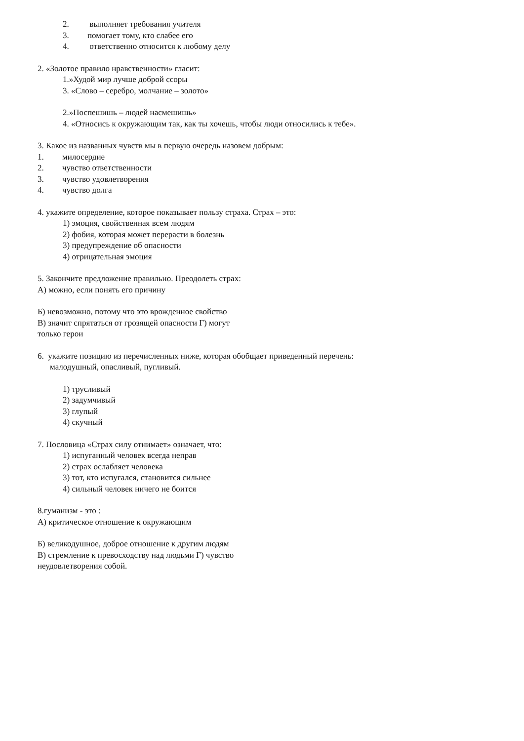2. выполняет требования учителя
3. помогает тому, кто слабее его
4. ответственно относится к любому делу
2. «Золотое правило нравственности» гласит:
1.»Худой мир лучше доброй ссоры
3. «Слово – серебро, молчание – золото»
2.»Поспешишь – людей насмешишь»
4. «Относись к окружающим так, как ты хочешь, чтобы люди относились к тебе».
3. Какое из названных чувств мы в первую очередь назовем добрым:
1. милосердие
2. чувство ответственности
3. чувство удовлетворения
4. чувство долга
4. укажите определение, которое показывает пользу страха. Страх – это:
1) эмоция, свойственная всем людям
2) фобия, которая может перерасти в болезнь
3) предупреждение об опасности
4) отрицательная эмоция
5. Закончите предложение правильно. Преодолеть страх:
А) можно, если понять его причину
Б) невозможно, потому что это врожденное свойство
В) значит спрятаться от грозящей опасности Г) могут
только герои
6. укажите позицию из перечисленных ниже, которая обобщает приведенный перечень:
малодушный, опасливый, пугливый.
1) трусливый
2) задумчивый
3) глупый
4) скучный
7. Пословица «Страх силу отнимает» означает, что:
1) испуганный человек всегда неправ
2) страх ослабляет человека
3) тот, кто испугался, становится сильнее
4) сильный человек ничего не боится
8.гуманизм - это :
А) критическое отношение к окружающим
Б) великодушное, доброе отношение к другим людям
В) стремление к превосходству над людьми Г) чувство
неудовлетворения собой.